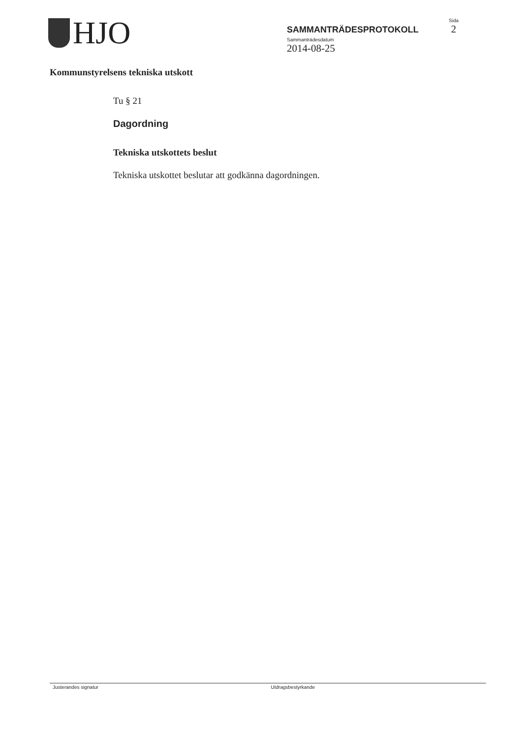HJO
SAMMANTRÄDESPROTOKOLL
Sammanträdesdatum
2014-08-25
Sida
2
Kommunstyrelsens tekniska utskott
Tu § 21
Dagordning
Tekniska utskottets beslut
Tekniska utskottet beslutar att godkänna dagordningen.
Justerandes signatur Utdragsbestyrkande